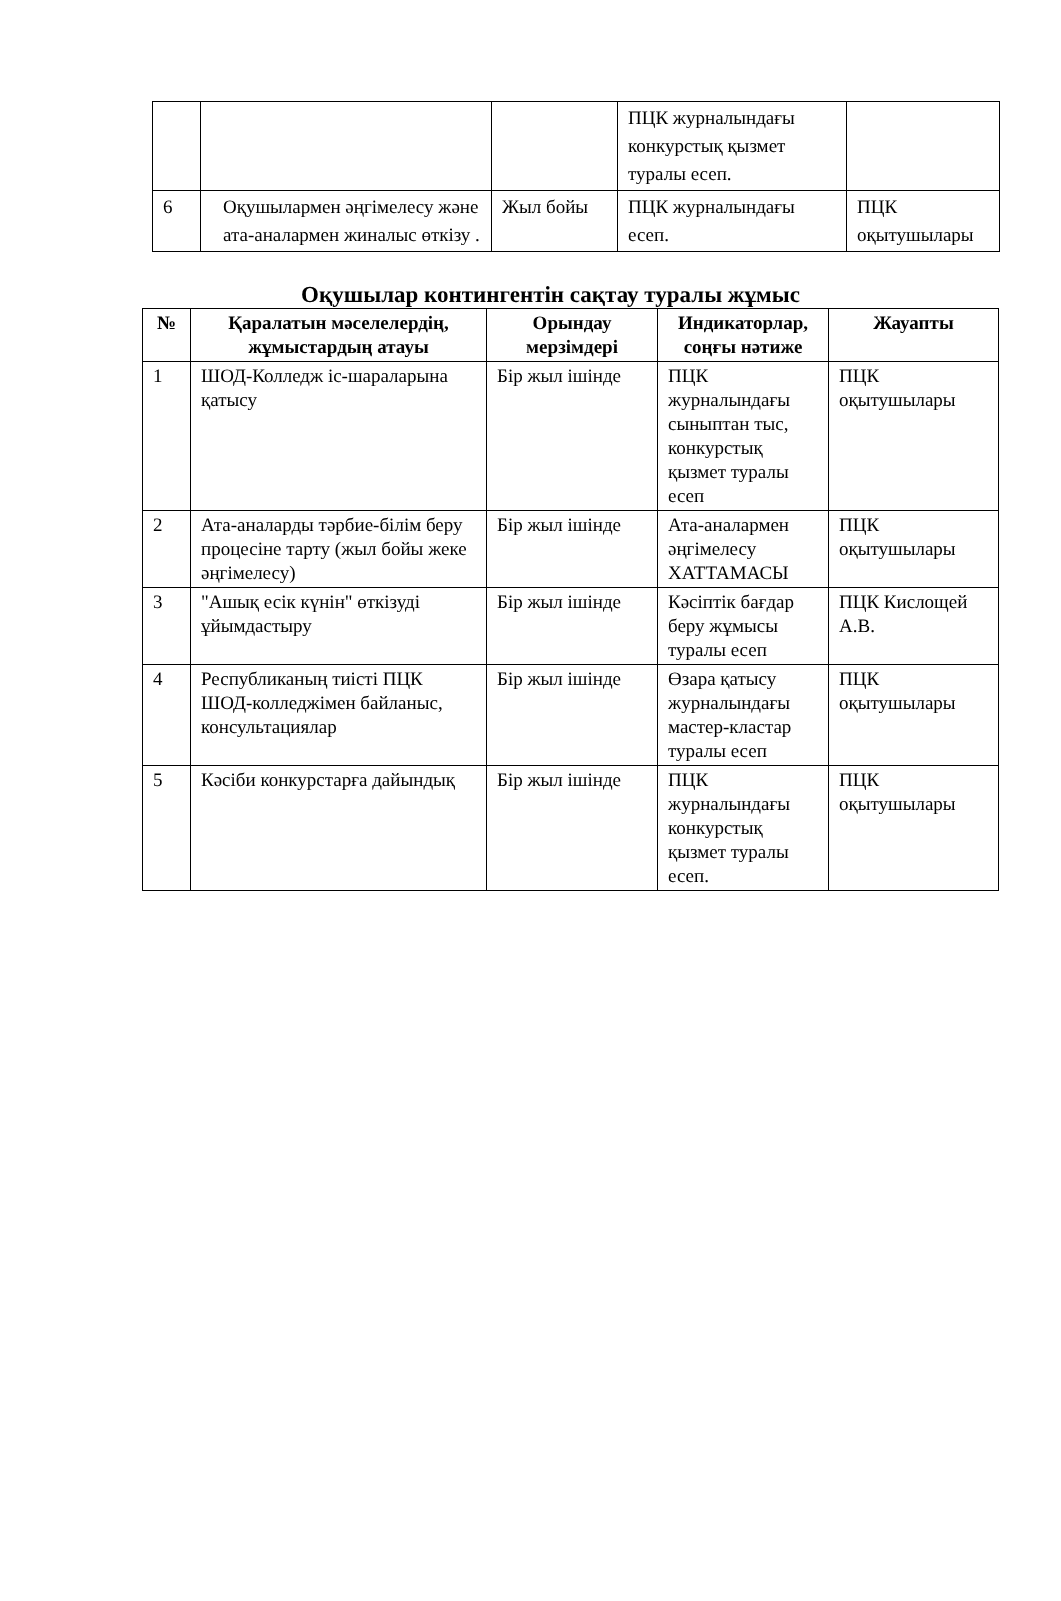| | | | ПЦК журналындағы конкурстық қызмет туралы есеп. | |
| 6 | Оқушылармен әңгімелесу және ата-аналармен жиналыс өткізу . | Жыл бойы | ПЦК журналындағы есеп. | ПЦК оқытушылары |
Оқушылар контингентін сақтау туралы жұмыс
| № | Қаралатын мәселелердің, жұмыстардың атауы | Орындау мерзімдері | Индикаторлар, соңғы нәтиже | Жауапты |
| --- | --- | --- | --- | --- |
| 1 | ШОД-Колледж іс-шараларына қатысу | Бір жыл ішінде | ПЦК журналындағы сыныптан тыс, конкурстық қызмет туралы есеп | ПЦК оқытушылары |
| 2 | Ата-аналарды тәрбие-білім беру процесіне тарту (жыл бойы жеке әңгімелесу) | Бір жыл ішінде | Ата-аналармен әңгімелесу ХАТТАМАСЫ | ПЦК оқытушылары |
| 3 | "Ашық есік күнін" өткізуді ұйымдастыру | Бір жыл ішінде | Кәсіптік бағдар беру жұмысы туралы есеп | ПЦК Кислощей А.В. |
| 4 | Республиканың тиісті ПЦК ШОД-колледжімен байланыс, консультациялар | Бір жыл ішінде | Өзара қатысу журналындағы мастер-кластар туралы есеп | ПЦК оқытушылары |
| 5 | Кәсіби конкурстарға дайындық | Бір жыл ішінде | ПЦК журналындағы конкурстық қызмет туралы есеп. | ПЦК оқытушылары |